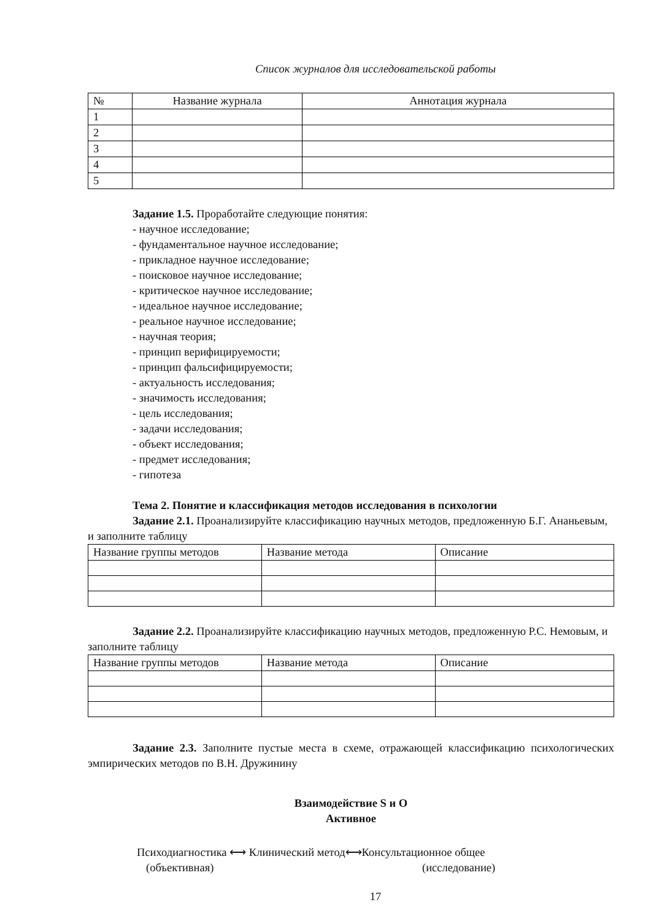Список журналов для исследовательской работы
| № | Название журнала | Аннотация журнала |
| --- | --- | --- |
| 1 | | |
| 2 | | |
| 3 | | |
| 4 | | |
| 5 | | |
Задание 1.5. Проработайте следующие понятия:
- научное исследование;
- фундаментальное научное исследование;
- прикладное научное исследование;
- поисковое научное исследование;
- критическое научное исследование;
- идеальное научное исследование;
- реальное научное исследование;
- научная теория;
- принцип верифицируемости;
- принцип фальсифицируемости;
- актуальность исследования;
- значимость исследования;
- цель исследования;
- задачи исследования;
- объект исследования;
- предмет исследования;
- гипотеза
Тема 2. Понятие и классификация методов исследования в психологии
Задание 2.1. Проанализируйте классификацию научных методов, предложенную Б.Г. Ананьевым, и заполните таблицу
| Название группы методов | Название метода | Описание |
Задание 2.2. Проанализируйте классификацию научных методов, предложенную Р.С. Немовым, и заполните таблицу
| Название группы методов | Название метода | Описание |
Задание 2.3. Заполните пустые места в схеме, отражающей классификацию психологических эмпирических методов по В.Н. Дружинину
Взаимодействие S и O
Активное
Психодиагностика ⟷ Клинический метод⟷Консультационное общее
(объективная) (исследование)
17